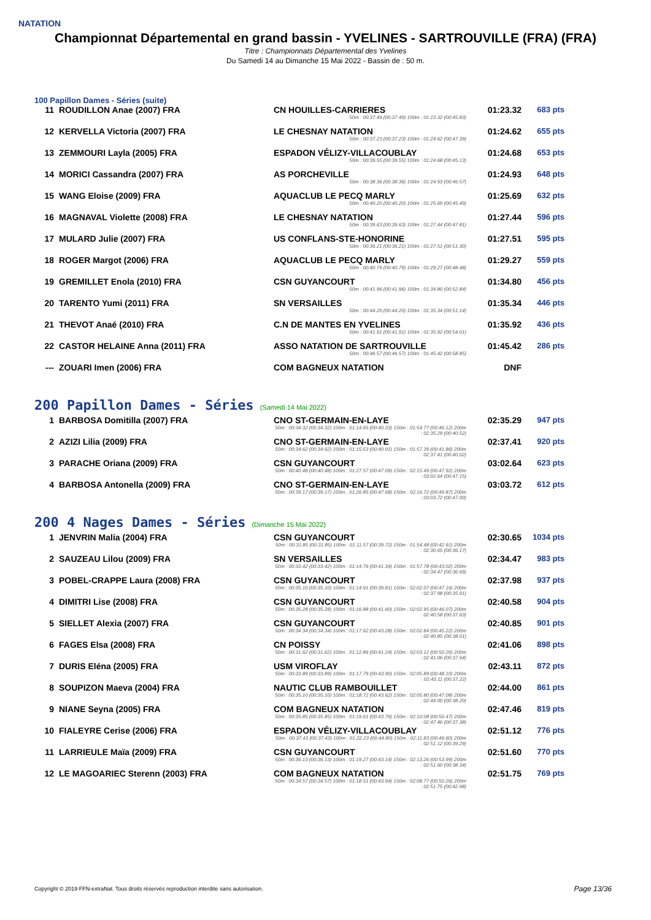NATATION
Championnat Départemental en grand bassin - YVELINES - SARTROUVILLE (FRA) (FRA)
Titre : Championnats Départemental des Yvelines
Du Samedi 14 au Dimanche 15 Mai 2022 - Bassin de : 50 m.
100 Papillon Dames - Séries (suite)
| 11 | ROUDILLON Anae (2007) FRA | CN HOUILLES-CARRIERES 50m : 00:37.49 (00:37.49) 100m : 01:23.32 (00:45.83) | 01:23.32 | 683 pts |
| 12 | KERVELLA Victoria (2007) FRA | LE CHESNAY NATATION 50m : 00:37.23 (00:37.23) 100m : 01:24.62 (00:47.39) | 01:24.62 | 655 pts |
| 13 | ZEMMOURI Layla (2005) FRA | ESPADON VÉLIZY-VILLACOUBLAY 50m : 00:39.55 (00:39.55) 100m : 01:24.68 (00:45.13) | 01:24.68 | 653 pts |
| 14 | MORICI Cassandra (2007) FRA | AS PORCHEVILLE 50m : 00:38.36 (00:38.36) 100m : 01:24.93 (00:46.57) | 01:24.93 | 648 pts |
| 15 | WANG Eloise (2009) FRA | AQUACLUB LE PECQ MARLY 50m : 00:40.20 (00:40.20) 100m : 01:25.69 (00:45.49) | 01:25.69 | 632 pts |
| 16 | MAGNAVAL Violette (2008) FRA | LE CHESNAY NATATION 50m : 00:39.63 (00:39.63) 100m : 01:27.44 (00:47.81) | 01:27.44 | 596 pts |
| 17 | MULARD Julie (2007) FRA | US CONFLANS-STE-HONORINE 50m : 00:36.21 (00:36.21) 100m : 01:27.51 (00:51.30) | 01:27.51 | 595 pts |
| 18 | ROGER Margot (2006) FRA | AQUACLUB LE PECQ MARLY 50m : 00:40.79 (00:40.79) 100m : 01:29.27 (00:48.48) | 01:29.27 | 559 pts |
| 19 | GREMILLET Enola (2010) FRA | CSN GUYANCOURT 50m : 00:41.96 (00:41.96) 100m : 01:34.80 (00:52.84) | 01:34.80 | 456 pts |
| 20 | TARENTO Yumi (2011) FRA | SN VERSAILLES 50m : 00:44.20 (00:44.20) 100m : 01:35.34 (00:51.14) | 01:35.34 | 446 pts |
| 21 | THEVOT Anaé (2010) FRA | C.N DE MANTES EN YVELINES 50m : 00:41.91 (00:41.91) 100m : 01:35.92 (00:54.01) | 01:35.92 | 436 pts |
| 22 | CASTOR HELAINE Anna (2011) FRA | ASSO NATATION DE SARTROUVILLE 50m : 00:46.57 (00:46.57) 100m : 01:45.42 (00:58.85) | 01:45.42 | 286 pts |
| --- | ZOUARI Imen (2006) FRA | COM BAGNEUX NATATION | DNF | |
200 Papillon Dames - Séries (Samedi 14 Mai 2022)
| 1 | BARBOSA Domitilla (2007) FRA | CNO ST-GERMAIN-EN-LAYE 50m : 00:34.32 (00:34.32) 100m : 01:14.65 (00:40.33) 150m : 01:54.77 (00:40.12) 200m : 02:35.29 (00:40.52) | 02:35.29 | 947 pts |
| 2 | AZIZI Lilia (2009) FRA | CNO ST-GERMAIN-EN-LAYE 50m : 00:34.62 (00:34.62) 100m : 01:15.53 (00:40.91) 150m : 01:57.39 (00:41.86) 200m : 02:37.41 (00:40.02) | 02:37.41 | 920 pts |
| 3 | PARACHE Oriana (2009) FRA | CSN GUYANCOURT 50m : 00:40.48 (00:40.48) 100m : 01:27.57 (00:47.09) 150m : 02:15.49 (00:47.92) 200m : 03:02.64 (00:47.15) | 03:02.64 | 623 pts |
| 4 | BARBOSA Antonella (2009) FRA | CNO ST-GERMAIN-EN-LAYE 50m : 00:39.17 (00:39.17) 100m : 01:26.85 (00:47.68) 150m : 02:16.72 (00:49.87) 200m : 03:03.72 (00:47.00) | 03:03.72 | 612 pts |
200 4 Nages Dames - Séries (Dimanche 15 Mai 2022)
| 1 | JENVRIN Malia (2004) FRA | CSN GUYANCOURT 50m : 00:31.85 (00:31.85) 100m : 01:11.57 (00:39.72) 150m : 01:54.48 (00:42.91) 200m : 02:30.65 (00:36.17) | 02:30.65 | 1034 pts |
| 2 | SAUZEAU Lilou (2009) FRA | SN VERSAILLES 50m : 00:33.42 (00:33.42) 100m : 01:14.76 (00:41.34) 150m : 01:57.78 (00:43.02) 200m : 02:34.47 (00:36.69) | 02:34.47 | 983 pts |
| 3 | POBEL-CRAPPE Laura (2008) FRA | CSN GUYANCOURT 50m : 00:35.10 (00:35.10) 100m : 01:14.91 (00:39.81) 150m : 02:02.07 (00:47.16) 200m : 02:37.98 (00:35.91) | 02:37.98 | 937 pts |
| 4 | DIMITRI Lise (2008) FRA | CSN GUYANCOURT 50m : 00:35.28 (00:35.28) 100m : 01:16.88 (00:41.60) 150m : 02:02.95 (00:46.07) 200m : 02:40.58 (00:37.63) | 02:40.58 | 904 pts |
| 5 | SIELLET Alexia (2007) FRA | CSN GUYANCOURT 50m : 00:34.34 (00:34.34) 100m : 01:17.62 (00:43.28) 150m : 02:02.84 (00:45.22) 200m : 02:40.85 (00:38.01) | 02:40.85 | 901 pts |
| 6 | FAGES Elsa (2008) FRA | CN POISSY 50m : 00:31.62 (00:31.62) 100m : 01:12.86 (00:41.24) 150m : 02:03.12 (00:50.26) 200m : 02:41.06 (00:37.94) | 02:41.06 | 898 pts |
| 7 | DURIS Eléna (2005) FRA | USM VIROFLAY 50m : 00:33.89 (00:33.89) 100m : 01:17.79 (00:43.90) 150m : 02:05.89 (00:48.10) 200m : 02:43.11 (00:37.22) | 02:43.11 | 872 pts |
| 8 | SOUPIZON Maeva (2004) FRA | NAUTIC CLUB RAMBOUILLET 50m : 00:35.10 (00:35.10) 100m : 01:18.72 (00:43.62) 150m : 02:05.80 (00:47.08) 200m : 02:44.00 (00:38.20) | 02:44.00 | 861 pts |
| 9 | NIANE Seyna (2005) FRA | COM BAGNEUX NATATION 50m : 00:35.85 (00:35.85) 100m : 01:19.61 (00:43.76) 150m : 02:10.08 (00:50.47) 200m : 02:47.46 (00:37.38) | 02:47.46 | 819 pts |
| 10 | FIALEYRE Cerise (2006) FRA | ESPADON VÉLIZY-VILLACOUBLAY 50m : 00:37.43 (00:37.43) 100m : 01:22.23 (00:44.80) 150m : 02:11.83 (00:49.60) 200m : 02:51.12 (00:39.29) | 02:51.12 | 776 pts |
| 11 | LARRIEULE Maïa (2009) FRA | CSN GUYANCOURT 50m : 00:36.13 (00:36.13) 100m : 01:19.27 (00:43.14) 150m : 02:13.26 (00:53.99) 200m : 02:51.60 (00:38.34) | 02:51.60 | 770 pts |
| 12 | LE MAGOARIEC Sterenn (2003) FRA | COM BAGNEUX NATATION 50m : 00:34.57 (00:34.57) 100m : 01:18.51 (00:43.94) 150m : 02:08.77 (00:50.26) 200m : 02:51.75 (00:42.98) | 02:51.75 | 769 pts |
Copyright © 2019 FFN-extraNat. Tous droits réservés reproduction interdite sans autorisation.
Page 13/36